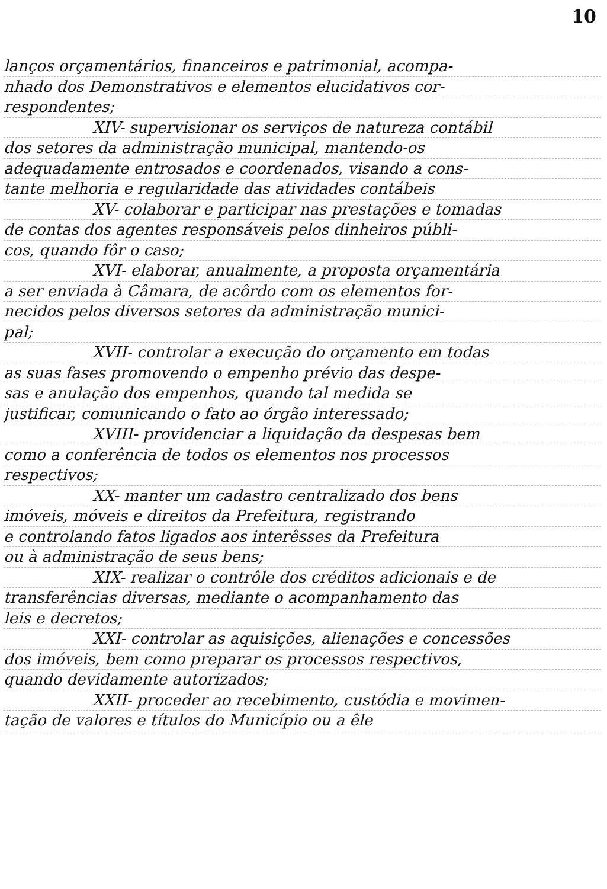10
lanços orçamentários, financeiros e patrimonial, acompa-
nhado dos Demonstrativos e elementos elucidativos cor-
respondentes;
XIV- supervisionar os serviços de natureza contábil
dos setores da administração municipal, mantendo-os
adequadamente entrosados e coordenados, visando a cons-
tante melhoria e regularidade das atividades contábeis
XV- colaborar e participar nas prestações e tomadas
de contas dos agentes responsáveis pelos dinheiros públi-
cos, quando fôr o caso;
XVI- elaborar, anualmente, a proposta orçamentária
a ser enviada à Câmara, de acôrdo com os elementos for-
necidos pelos diversos setores da administração munici-
pal;
XVII- controlar a execução do orçamento em todas
as suas fases promovendo o empenho prévio das despe-
sas e anulação dos empenhos, quando tal medida se
justificar, comunicando o fato ao órgão interessado;
XVIII- providenciar a liquidação da despesas bem
como a conferência de todos os elementos nos processos
respectivos;
XX- manter um cadastro centralizado dos bens
imóveis, móveis e direitos da Prefeitura, registrando
e controlando fatos ligados aos interêsses da Prefeitura
ou à administração de seus bens;
XIX- realizar o contrôle dos créditos adicionais e de
transferências diversas, mediante o acompanhamento das
leis e decretos;
XXI- controlar as aquisições, alienações e concessões
dos imóveis, bem como preparar os processos respectivos,
quando devidamente autorizados;
XXII- proceder ao recebimento, custódia e movimen-
tação de valores e títulos do Município ou a êle